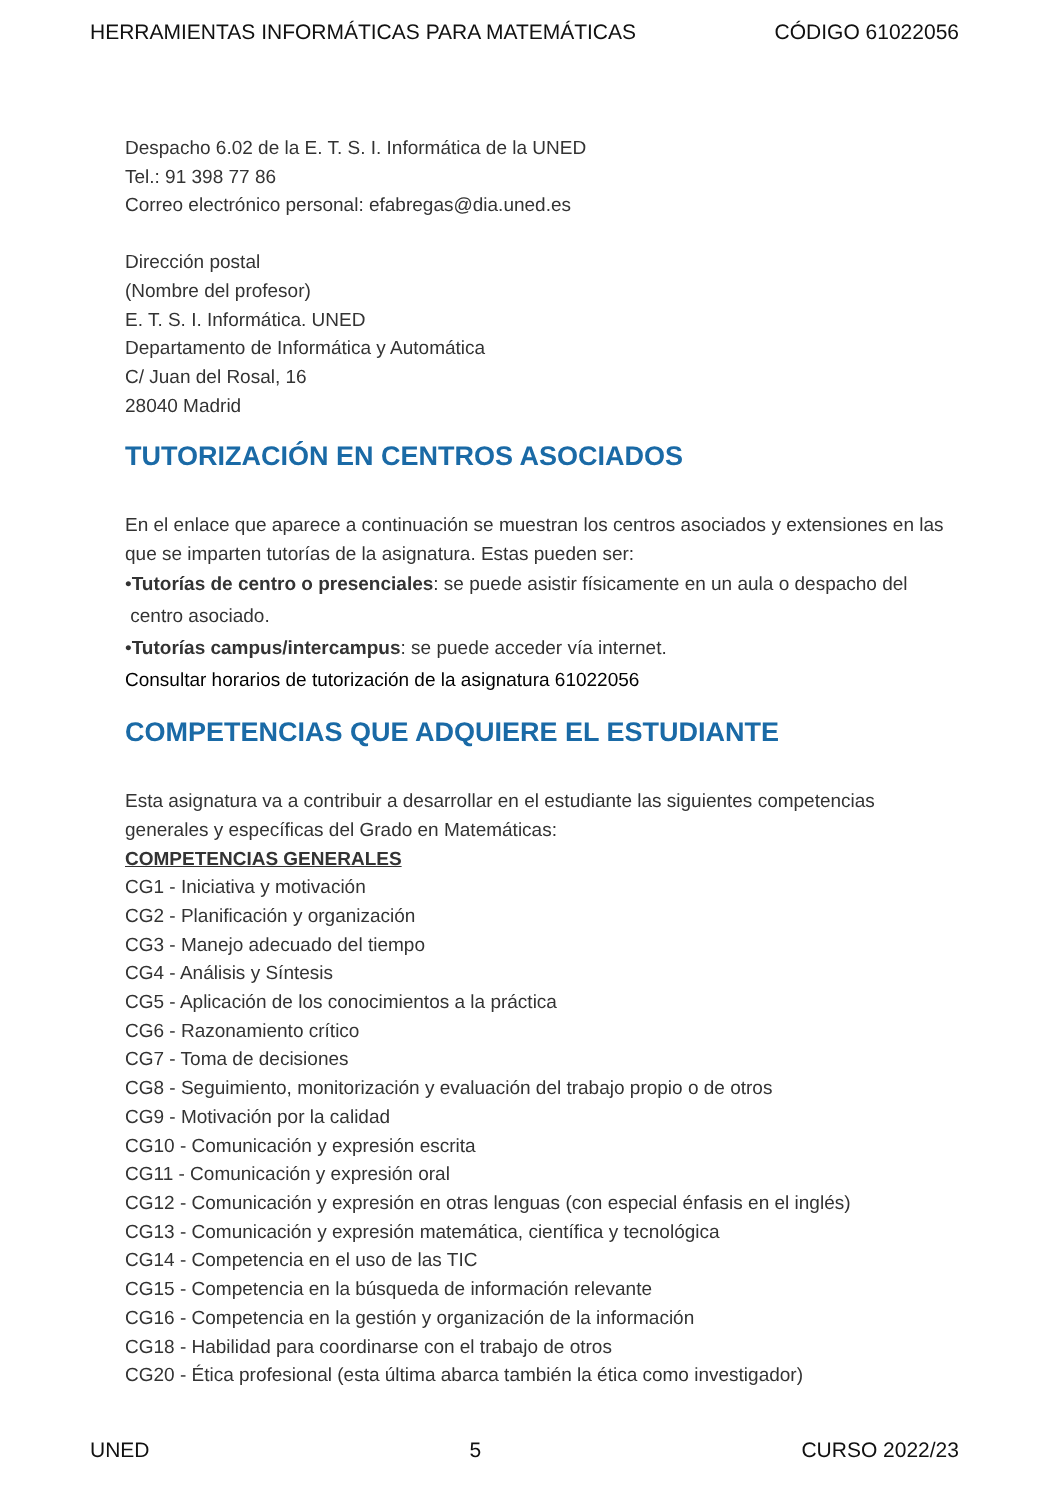HERRAMIENTAS INFORMÁTICAS PARA MATEMÁTICAS CÓDIGO 61022056
Despacho 6.02 de la E. T. S. I. Informática de la UNED
Tel.: 91 398 77 86
Correo electrónico personal: efabregas@dia.uned.es
Dirección postal
(Nombre del profesor)
E. T. S. I. Informática. UNED
Departamento de Informática y Automática
C/ Juan del Rosal, 16
28040 Madrid
TUTORIZACIÓN EN CENTROS ASOCIADOS
En el enlace que aparece a continuación se muestran los centros asociados y extensiones en las que se imparten tutorías de la asignatura. Estas pueden ser:
•Tutorías de centro o presenciales: se puede asistir físicamente en un aula o despacho del
centro asociado.
•Tutorías campus/intercampus: se puede acceder vía internet.
Consultar horarios de tutorización de la asignatura 61022056
COMPETENCIAS QUE ADQUIERE EL ESTUDIANTE
Esta asignatura va a contribuir a desarrollar en el estudiante las siguientes competencias generales y específicas del Grado en Matemáticas:
COMPETENCIAS GENERALES
CG1 - Iniciativa y motivación
CG2 - Planificación y organización
CG3 - Manejo adecuado del tiempo
CG4 - Análisis y Síntesis
CG5 - Aplicación de los conocimientos a la práctica
CG6 - Razonamiento crítico
CG7 - Toma de decisiones
CG8 - Seguimiento, monitorización y evaluación del trabajo propio o de otros
CG9 - Motivación por la calidad
CG10 - Comunicación y expresión escrita
CG11 - Comunicación y expresión oral
CG12 - Comunicación y expresión en otras lenguas (con especial énfasis en el inglés)
CG13 - Comunicación y expresión matemática, científica y tecnológica
CG14 - Competencia en el uso de las TIC
CG15 - Competencia en la búsqueda de información relevante
CG16 - Competencia en la gestión y organización de la información
CG18 - Habilidad para coordinarse con el trabajo de otros
CG20 - Ética profesional (esta última abarca también la ética como investigador)
UNED 5 CURSO 2022/23